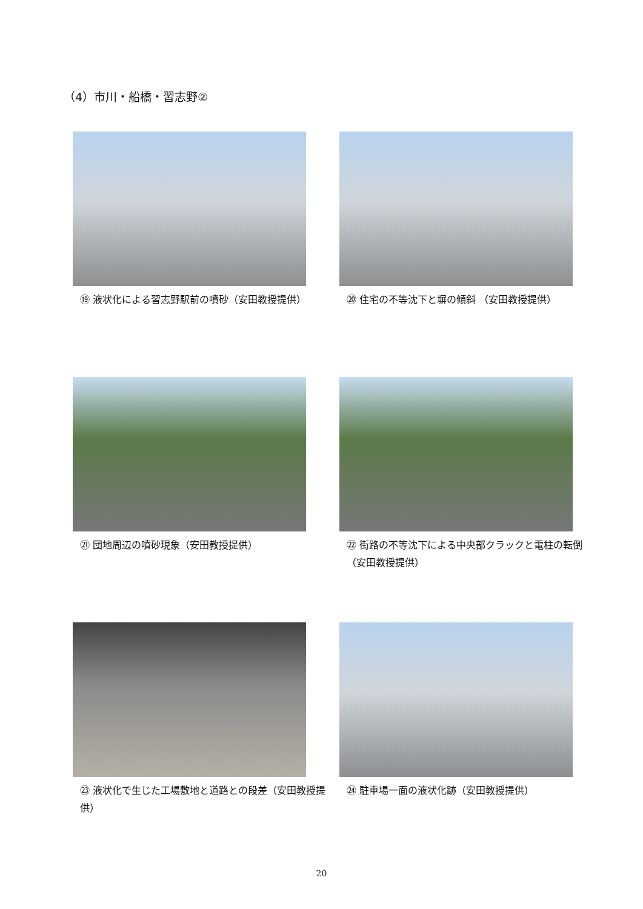（4）市川・船橋・習志野②
⑲ 液状化による習志野駅前の噴砂（安田教授提供）
⑳ 住宅の不等沈下と塀の傾斜 （安田教授提供）
㉑ 団地周辺の噴砂現象（安田教授提供）
㉒ 街路の不等沈下による中央部クラックと電柱の転倒（安田教授提供）
㉓ 液状化で生じた工場敷地と道路との段差（安田教授提供）
㉔ 駐車場一面の液状化跡（安田教授提供）
20